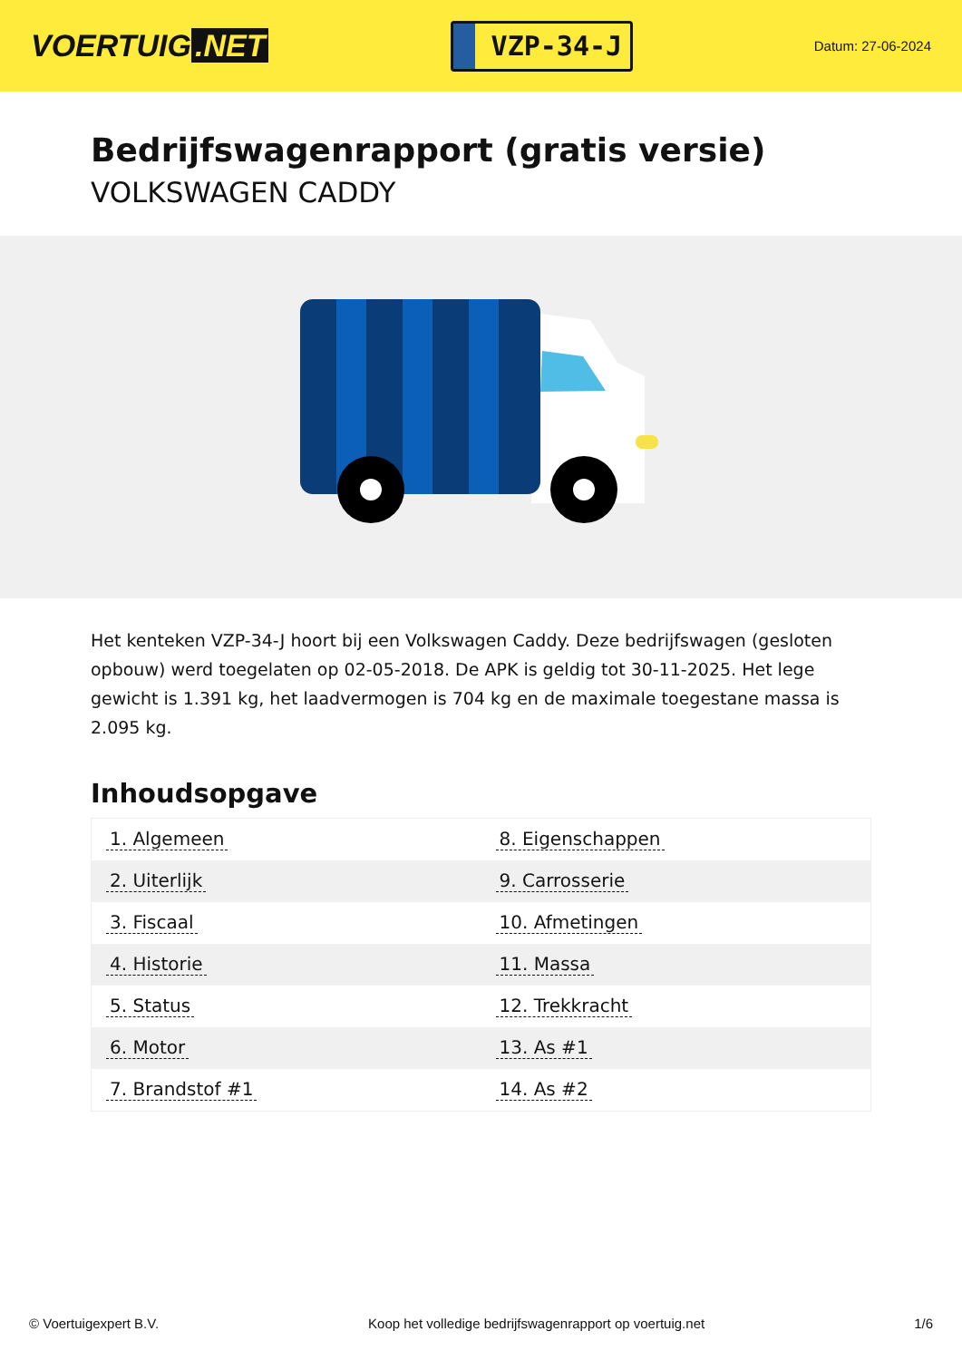VOERTUIG.NET
VZP-34-J
Datum: 27-06-2024
Bedrijfswagenrapport (gratis versie)
VOLKSWAGEN CADDY
Het kenteken VZP-34-J hoort bij een Volkswagen Caddy. Deze bedrijfswagen (gesloten opbouw) werd toegelaten op 02-05-2018. De APK is geldig tot 30-11-2025. Het lege gewicht is 1.391 kg, het laadvermogen is 704 kg en de maximale toegestane massa is 2.095 kg.
Inhoudsopgave
| 1. Algemeen | 8. Eigenschappen |
| 2. Uiterlijk | 9. Carrosserie |
| 3. Fiscaal | 10. Afmetingen |
| 4. Historie | 11. Massa |
| 5. Status | 12. Trekkracht |
| 6. Motor | 13. As #1 |
| 7. Brandstof #1 | 14. As #2 |
© Voertuigexpert B.V. Koop het volledige bedrijfswagenrapport op voertuig.net 1/6